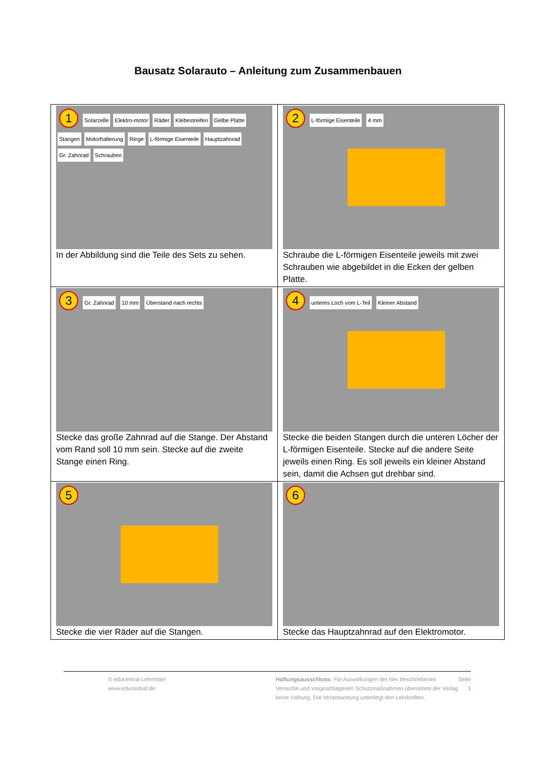Bausatz Solarauto – Anleitung zum Zusammenbauen
| 1 Solarzelle Elektro-motor Räder Klebestreifen Gelbe Platte Stangen Motorhalterung Ringe L-förmige Eisenteile Hauptzahnrad Gr. Zahnrad Schrauben In der Abbildung sind die Teile des Sets zu sehen. | 2 L-förmige Eisenteile 4 mm Schraube die L-förmigen Eisenteile jeweils mit zwei Schrauben wie abgebildet in die Ecken der gelben Platte. |
| 3 Gr. Zahnrad 10 mm Überstand nach rechts Stecke das große Zahnrad auf die Stange. Der Abstand vom Rand soll 10 mm sein. Stecke auf die zweite Stange einen Ring. | 4 unteres Loch vom L-Teil Kleiner Abstand Stecke die beiden Stangen durch die unteren Löcher der L-förmigen Eisenteile. Stecke auf die andere Seite jeweils einen Ring. Es soll jeweils ein kleiner Abstand sein, damit die Achsen gut drehbar sind. |
| 5 Stecke die vier Räder auf die Stangen. | 6 Stecke das Hauptzahnrad auf den Elektromotor. |
© educentral Lehrmittel
www.educentral.de
Haftungsausschluss: Für Auswirkungen der hier beschriebenen Versuche und vorgeschlagenen Schutzmaßnahmen übernimmt der Verlag keine Haftung. Die Verantwortung unterliegt den Lehrkräften.
Seite 1